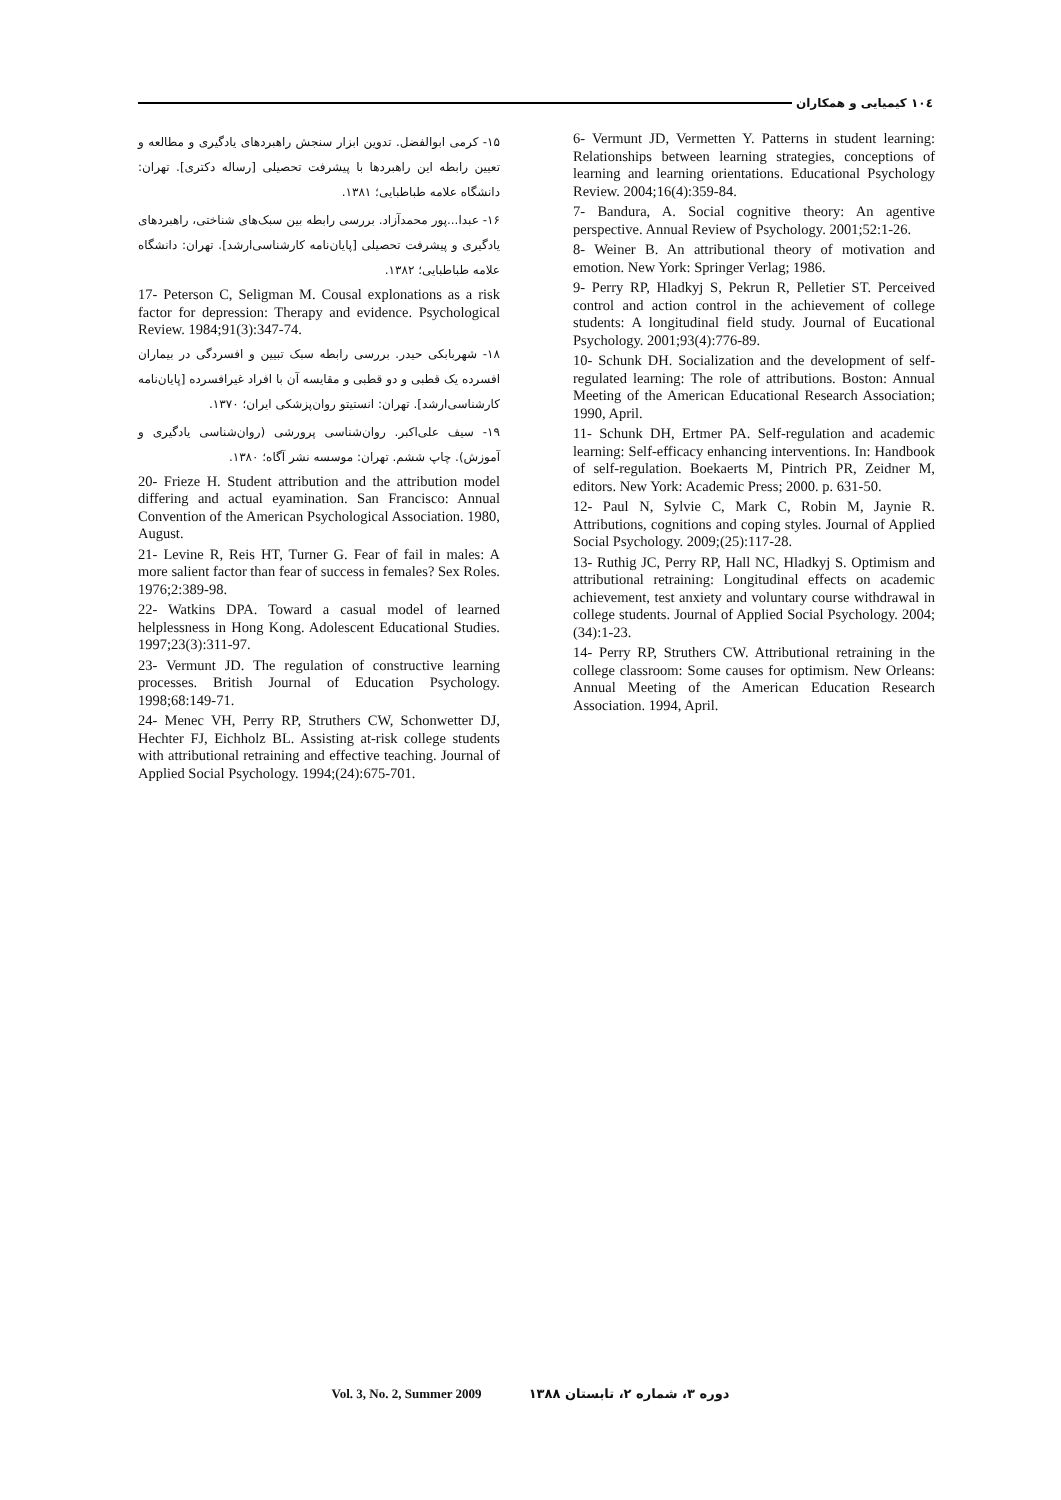١٠٤ کیمیایی و همکاران
6- Vermunt JD, Vermetten Y. Patterns in student learning: Relationships between learning strategies, conceptions of learning and learning orientations. Educational Psychology Review. 2004;16(4):359-84.
7- Bandura, A. Social cognitive theory: An agentive perspective. Annual Review of Psychology. 2001;52:1-26.
8- Weiner B. An attributional theory of motivation and emotion. New York: Springer Verlag; 1986.
9- Perry RP, Hladkyj S, Pekrun R, Pelletier ST. Perceived control and action control in the achievement of college students: A longitudinal field study. Journal of Eucational Psychology. 2001;93(4):776-89.
10- Schunk DH. Socialization and the development of self-regulated learning: The role of attributions. Boston: Annual Meeting of the American Educational Research Association; 1990, April.
11- Schunk DH, Ertmer PA. Self-regulation and academic learning: Self-efficacy enhancing interventions. In: Handbook of self-regulation. Boekaerts M, Pintrich PR, Zeidner M, editors. New York: Academic Press; 2000. p. 631-50.
12- Paul N, Sylvie C, Mark C, Robin M, Jaynie R. Attributions, cognitions and coping styles. Journal of Applied Social Psychology. 2009;(25):117-28.
13- Ruthig JC, Perry RP, Hall NC, Hladkyj S. Optimism and attributional retraining: Longitudinal effects on academic achievement, test anxiety and voluntary course withdrawal in college students. Journal of Applied Social Psychology. 2004;(34):1-23.
14- Perry RP, Struthers CW. Attributional retraining in the college classroom: Some causes for optimism. New Orleans: Annual Meeting of the American Education Research Association. 1994, April.
۱۵- کرمی ابوالفضل. تدوین ابزار سنجش راهبردهای یادگیری و مطالعه و تعیین رابطه این راهبردها با پیشرفت تحصیلی [رساله دکتری]. تهران: دانشگاه علامه طباطبایی؛ ۱۳۸۱.
۱۶- عبدا...پور محمدآزاد. بررسی رابطه بین سبک‌های شناختی، راهبردهای یادگیری و پیشرفت تحصیلی [پایان‌نامه کارشناسی‌ارشد]. تهران: دانشگاه علامه طباطبایی؛ ۱۳۸۲.
17- Peterson C, Seligman M. Cousal explonations as a risk factor for depression: Therapy and evidence. Psychological Review. 1984;91(3):347-74.
۱۸- شهربابکی حیدر. بررسی رابطه سبک تبیین و افسردگی در بیماران افسرده یک قطبی و دو قطبی و مقایسه آن با افراد غیرافسرده [پایان‌نامه کارشناسی‌ارشد]. تهران: انستیتو روان‌پزشکی ایران؛ ۱۳۷۰.
۱۹- سیف علی‌اکبر. روان‌شناسی پرورشی (روان‌شناسی یادگیری و آموزش). چاپ ششم. تهران: موسسه نشر آگاه؛ ۱۳۸۰.
20- Frieze H. Student attribution and the attribution model differing and actual eyamination. San Francisco: Annual Convention of the American Psychological Association. 1980, August.
21- Levine R, Reis HT, Turner G. Fear of fail in males: A more salient factor than fear of success in females? Sex Roles. 1976;2:389-98.
22- Watkins DPA. Toward a casual model of learned helplessness in Hong Kong. Adolescent Educational Studies. 1997;23(3):311-97.
23- Vermunt JD. The regulation of constructive learning processes. British Journal of Education Psychology. 1998;68:149-71.
24- Menec VH, Perry RP, Struthers CW, Schonwetter DJ, Hechter FJ, Eichholz BL. Assisting at-risk college students with attributional retraining and effective teaching. Journal of Applied Social Psychology. 1994;(24):675-701.
Vol. 3, No. 2, Summer 2009 دوره ۳، شماره ۲، تابستان ۱۳۸۸